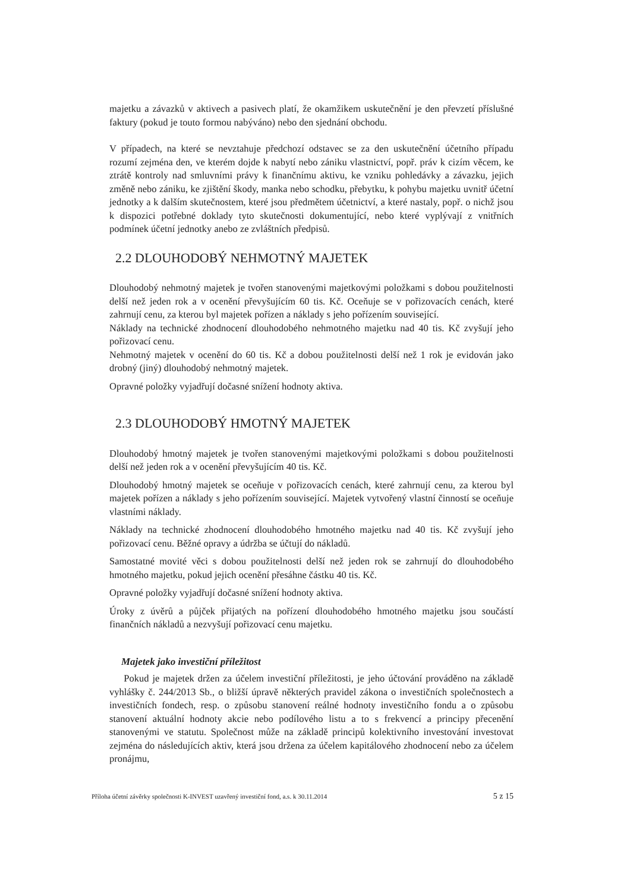majetku a závazků v aktivech a pasivech platí, že okamžikem uskutečnění je den převzetí příslušné faktury (pokud je touto formou nabýváno) nebo den sjednání obchodu.
V případech, na které se nevztahuje předchozí odstavec se za den uskutečnění účetního případu rozumí zejména den, ve kterém dojde k nabytí nebo zániku vlastnictví, popř. práv k cizím věcem, ke ztrátě kontroly nad smluvními právy k finančnímu aktivu, ke vzniku pohledávky a závazku, jejich změně nebo zániku, ke zjištění škody, manka nebo schodku, přebytku, k pohybu majetku uvnitř účetní jednotky a k dalším skutečnostem, které jsou předmětem účetnictví, a které nastaly, popř. o nichž jsou k dispozici potřebné doklady tyto skutečnosti dokumentující, nebo které vyplývají z vnitřních podmínek účetní jednotky anebo ze zvláštních předpisů.
2.2 DLOUHODOBÝ NEHMOTNÝ MAJETEK
Dlouhodobý nehmotný majetek je tvořen stanovenými majetkovými položkami s dobou použitelnosti delší než jeden rok a v ocenění převyšujícím 60 tis. Kč. Oceňuje se v pořizovacích cenách, které zahrnují cenu, za kterou byl majetek pořízen a náklady s jeho pořízením související.
Náklady na technické zhodnocení dlouhodobého nehmotného majetku nad 40 tis. Kč zvyšují jeho pořizovací cenu.
Nehmotný majetek v ocenění do 60 tis. Kč a dobou použitelnosti delší než 1 rok je evidován jako drobný (jiný) dlouhodobý nehmotný majetek.
Opravné položky vyjadřují dočasné snížení hodnoty aktiva.
2.3 DLOUHODOBÝ HMOTNÝ MAJETEK
Dlouhodobý hmotný majetek je tvořen stanovenými majetkovými položkami s dobou použitelnosti delší než jeden rok a v ocenění převyšujícím 40 tis. Kč.
Dlouhodobý hmotný majetek se oceňuje v pořizovacích cenách, které zahrnují cenu, za kterou byl majetek pořízen a náklady s jeho pořízením související. Majetek vytvořený vlastní činností se oceňuje vlastními náklady.
Náklady na technické zhodnocení dlouhodobého hmotného majetku nad 40 tis. Kč zvyšují jeho pořizovací cenu. Běžné opravy a údržba se účtují do nákladů.
Samostatné movité věci s dobou použitelnosti delší než jeden rok se zahrnují do dlouhodobého hmotného majetku, pokud jejich ocenění přesáhne částku 40 tis. Kč.
Opravné položky vyjadřují dočasné snížení hodnoty aktiva.
Úroky z úvěrů a půjček přijatých na pořízení dlouhodobého hmotného majetku jsou součástí finančních nákladů a nezvyšují pořizovací cenu majetku.
Majetek jako investiční příležitost
Pokud je majetek držen za účelem investiční příležitosti, je jeho účtování prováděno na základě vyhlášky č. 244/2013 Sb., o bližší úpravě některých pravidel zákona o investičních společnostech a investičních fondech, resp. o způsobu stanovení reálné hodnoty investičního fondu a o způsobu stanovení aktuální hodnoty akcie nebo podílového listu a to s frekvencí a principy přecenění stanovenými ve statutu. Společnost může na základě principů kolektivního investování investovat zejména do následujících aktiv, která jsou držena za účelem kapitálového zhodnocení nebo za účelem pronájmu,
Příloha účetní závěrky společnosti K-INVEST uzavřený investiční fond, a.s. k 30.11.2014 5 z 15